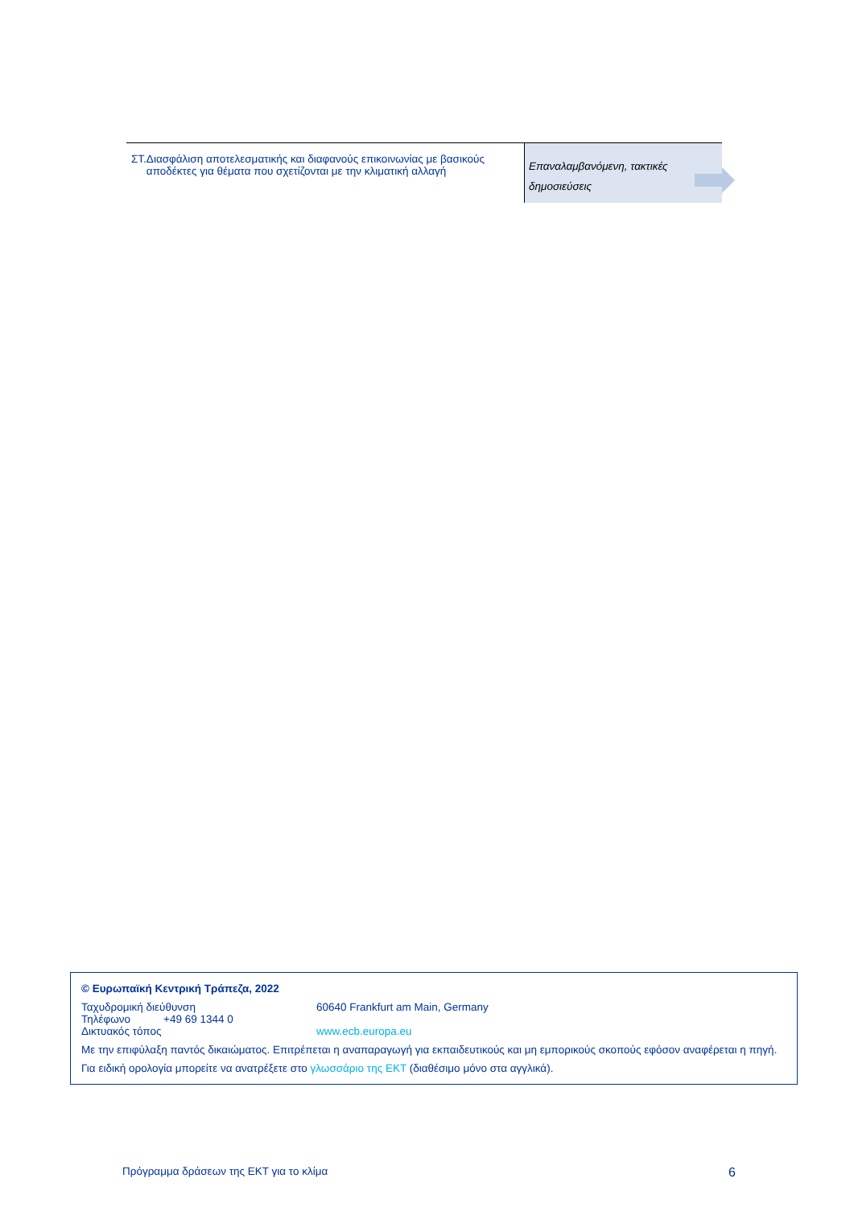| ΣΤ. Διασφάλιση αποτελεσματικής και διαφανούς επικοινωνίας με βασικούς αποδέκτες για θέματα που σχετίζονται με την κλιματική αλλαγή | Επαναλαμβανόμενη, τακτικές δημοσιεύσεις |
© Ευρωπαϊκή Κεντρική Τράπεζα, 2022
Ταχυδρομική διεύθυνση 60640 Frankfurt am Main, Germany
Τηλέφωνο +49 69 1344 0
Δικτυακός τόπος www.ecb.europa.eu
Με την επιφύλαξη παντός δικαιώματος. Επιτρέπεται η αναπαραγωγή για εκπαιδευτικούς και μη εμπορικούς σκοπούς εφόσον αναφέρεται η πηγή.
Για ειδική ορολογία μπορείτε να ανατρέξετε στο γλωσσάριο της ΕΚΤ (διαθέσιμο μόνο στα αγγλικά).
Πρόγραμμα δράσεων της ΕΚΤ για το κλίμα 6